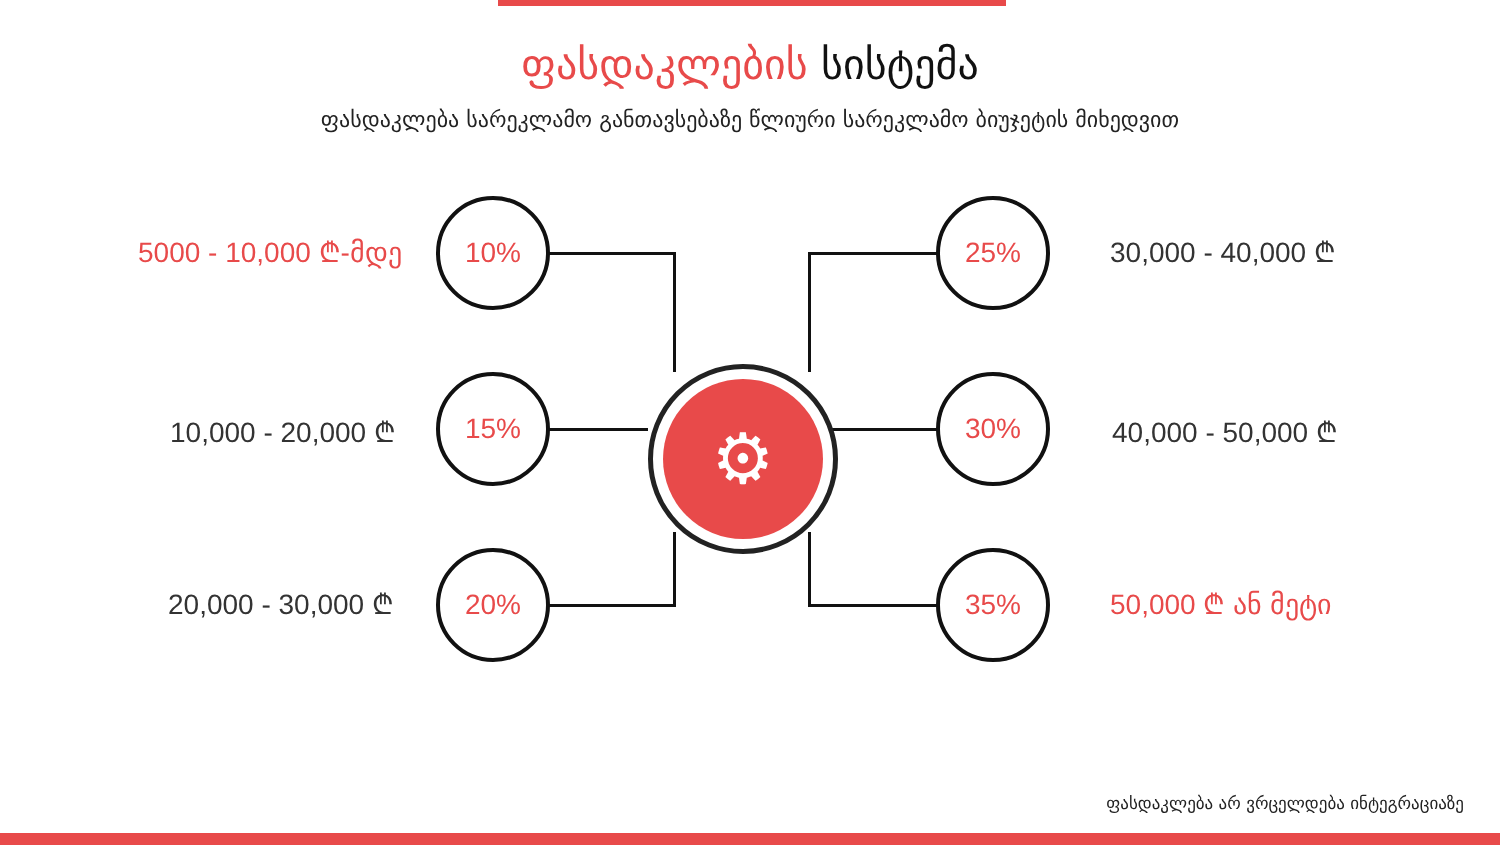ფასდაკლების სისტემა
ფასდაკლება სარეკლამო განთავსებაზე წლიური სარეკლამო ბიუჯეტის მიხედვით
⚙
5000 - 10,000 ₾-მდე
10,000 - 20,000 ₾
20,000 - 30,000 ₾
10%
15%
20%
25%
30%
35%
30,000 - 40,000 ₾
40,000 - 50,000 ₾
50,000 ₾ ან მეტი
ფასდაკლება არ ვრცელდება ინტეგრაციაზე